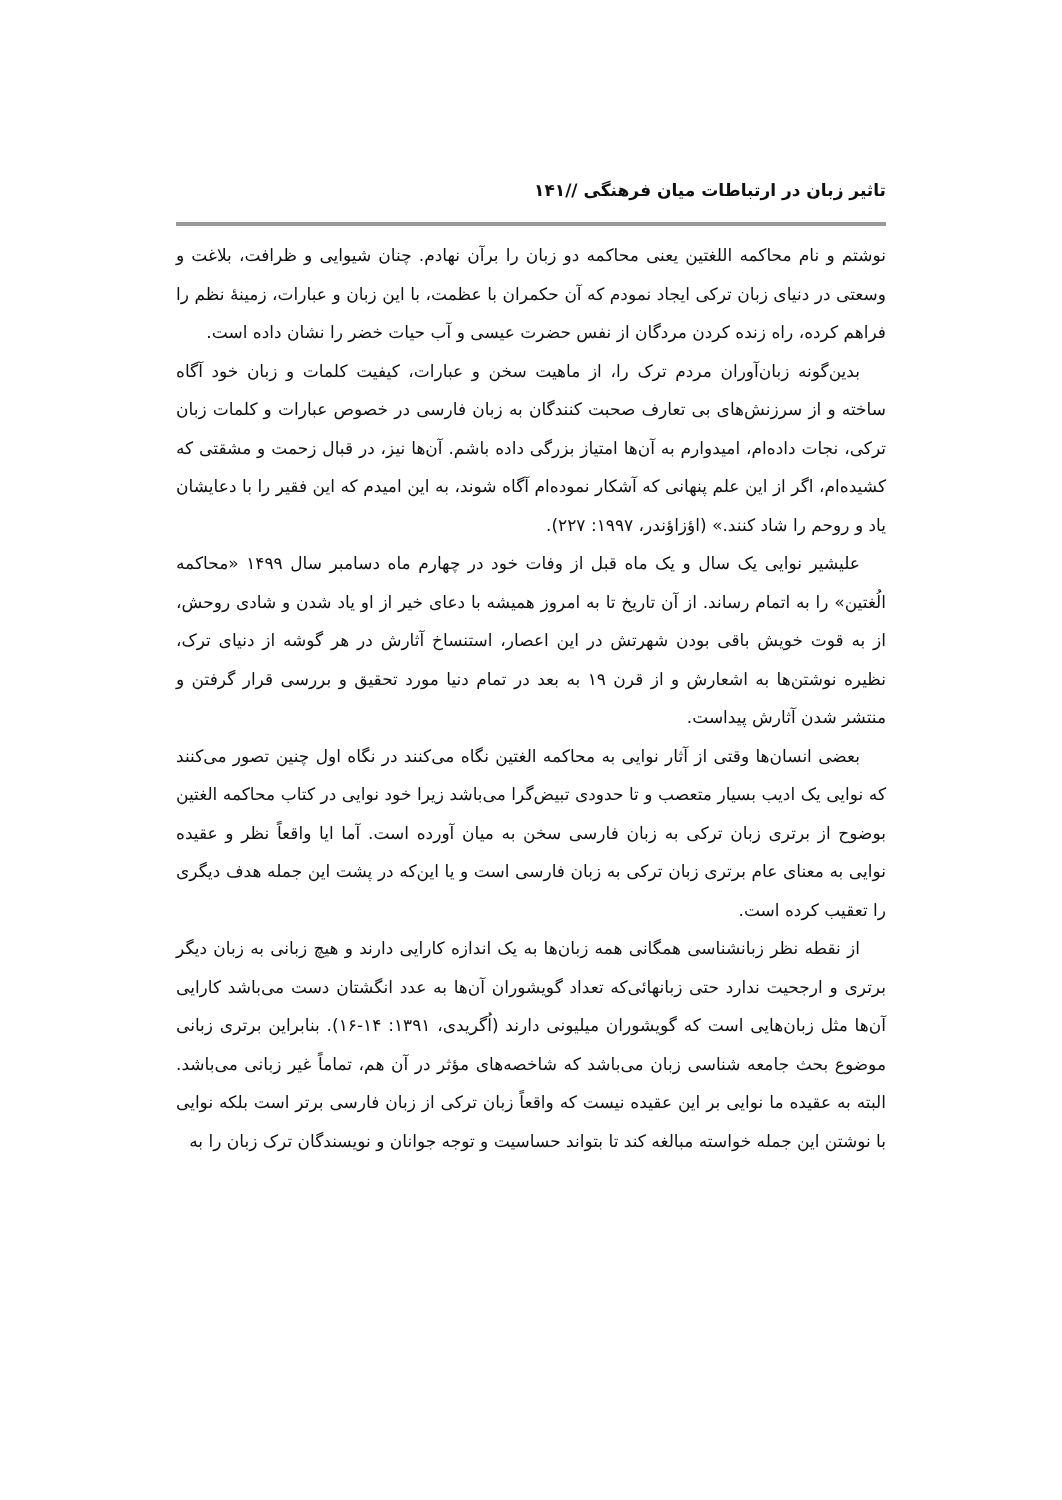تاثیر زبان در ارتباطات میان فرهنگی //۱۴۱
نوشتم و نام محاکمه اللغتین یعنی محاکمه دو زبان را برآن نهادم. چنان شیوایی و ظرافت، بلاغت و وسعتی در دنیای زبان ترکی ایجاد نمودم که آن حکمران با عظمت، با این زبان و عبارات، زمینهٔ نظم را فراهم کرده، راه زنده کردن مردگان از نفس حضرت عیسی و آب حیات خضر را نشان داده است.
بدین‌گونه زبان‌آوران مردم ترک را، از ماهیت سخن و عبارات، کیفیت کلمات و زبان خود آگاه ساخته و از سرزنش‌های بی تعارف صحبت کنندگان به زبان فارسی در خصوص عبارات و کلمات زبان ترکی، نجات داده‌ام، امیدوارم به آن‌ها امتیاز بزرگی داده باشم. آن‌ها نیز، در قبال زحمت و مشقتی که کشیده‌ام، اگر از این علم پنهانی که آشکار نموده‌ام آگاه شوند، به این امیدم که این فقیر را با دعایشان یاد و روحم را شاد کنند.» (اؤزاؤندر، ۱۹۹۷: ۲۲۷).
علیشیر نوایی یک سال و یک ماه قبل از وفات خود در چهارم ماه دسامبر سال ۱۴۹۹ «محاکمه الُغتین» را به اتمام رساند. از آن تاریخ تا به امروز همیشه با دعای خیر از او یاد شدن و شادی روحش، از به قوت خویش باقی بودن شهرتش در این اعصار، استنساخ آثارش در هر گوشه از دنیای ترک، نظیره نوشتن‌ها به اشعارش و از قرن ۱۹ به بعد در تمام دنیا مورد تحقیق و بررسی قرار گرفتن و منتشر شدن آثارش پیداست.
بعضی انسان‌ها وقتی از آثار نوایی به محاکمه الغتین نگاه می‌کنند در نگاه اول چنین تصور می‌کنند که نوایی یک ادیب بسیار متعصب و تا حدودی تبیض‌گرا می‌باشد زیرا خود نوایی در کتاب محاکمه الغتین بوضوح از برتری زبان ترکی به زبان فارسی سخن به میان آورده است. آما ایا واقعاً نظر و عقیده نوایی به معنای عام برتری زبان ترکی به زبان فارسی است و یا این‌که در پشت این جمله هدف دیگری را تعقیب کرده است.
از نقطه نظر زبانشناسی همگانی همه زبان‌ها به یک اندازه کارایی دارند و هیچ زبانی به زبان دیگر برتری و ارجحیت ندارد حتی زبانهائی‌که تعداد گویشوران آن‌ها به عدد انگشتان دست می‌باشد کارایی آن‌ها مثل زبان‌هایی است که گویشوران میلیونی دارند (اُگریدی، ۱۳۹۱: ۱۴-۱۶). بنابراین برتری زبانی موضوع بحث جامعه شناسی زبان می‌باشد که شاخصه‌های مؤثر در آن هم، تماماً غیر زبانی می‌باشد. البته به عقیده ما نوایی بر این عقیده نیست که واقعاً زبان ترکی از زبان فارسی برتر است بلکه نوایی با نوشتن این جمله خواسته مبالغه کند تا بتواند حساسیت و توجه جوانان و نویسندگان ترک زبان را به